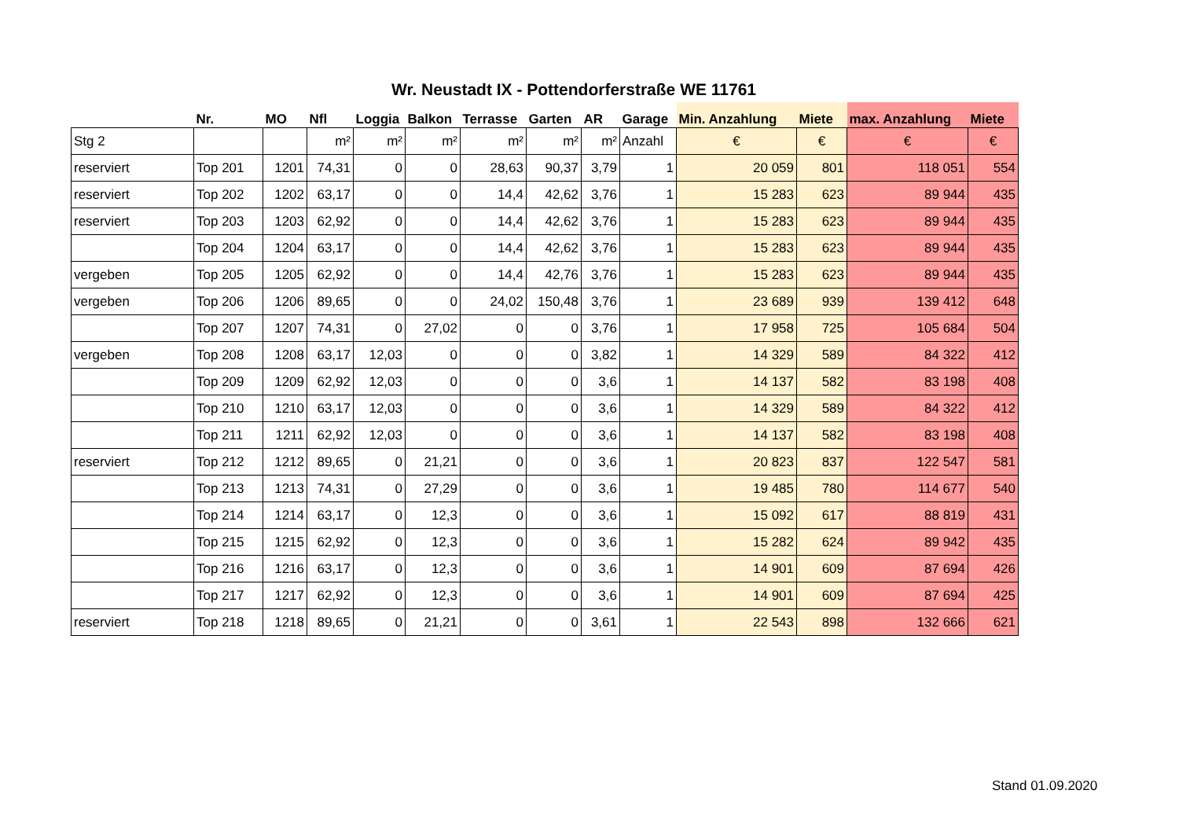Wr. Neustadt IX - Pottendorferstraße WE 11761
| | Nr. | MO | Nfl | Loggia | Balkon | Terrasse | Garten | AR | Garage | Min. Anzahlung | Miete | max. Anzahlung | Miete |
| --- | --- | --- | --- | --- | --- | --- | --- | --- | --- | --- | --- | --- | --- |
| Stg 2 | | | m² | m² | m² | m² | m² | m² | Anzahl | € | € | € | € |
| reserviert | Top 201 | 1201 | 74,31 | 0 | 0 | 28,63 | 90,37 | 3,79 | 1 | 20 059 | 801 | 118 051 | 554 |
| reserviert | Top 202 | 1202 | 63,17 | 0 | 0 | 14,4 | 42,62 | 3,76 | 1 | 15 283 | 623 | 89 944 | 435 |
| reserviert | Top 203 | 1203 | 62,92 | 0 | 0 | 14,4 | 42,62 | 3,76 | 1 | 15 283 | 623 | 89 944 | 435 |
| | Top 204 | 1204 | 63,17 | 0 | 0 | 14,4 | 42,62 | 3,76 | 1 | 15 283 | 623 | 89 944 | 435 |
| vergeben | Top 205 | 1205 | 62,92 | 0 | 0 | 14,4 | 42,76 | 3,76 | 1 | 15 283 | 623 | 89 944 | 435 |
| vergeben | Top 206 | 1206 | 89,65 | 0 | 0 | 24,02 | 150,48 | 3,76 | 1 | 23 689 | 939 | 139 412 | 648 |
| | Top 207 | 1207 | 74,31 | 0 | 27,02 | 0 | 0 | 3,76 | 1 | 17 958 | 725 | 105 684 | 504 |
| vergeben | Top 208 | 1208 | 63,17 | 12,03 | 0 | 0 | 0 | 3,82 | 1 | 14 329 | 589 | 84 322 | 412 |
| | Top 209 | 1209 | 62,92 | 12,03 | 0 | 0 | 0 | 3,6 | 1 | 14 137 | 582 | 83 198 | 408 |
| | Top 210 | 1210 | 63,17 | 12,03 | 0 | 0 | 0 | 3,6 | 1 | 14 329 | 589 | 84 322 | 412 |
| | Top 211 | 1211 | 62,92 | 12,03 | 0 | 0 | 0 | 3,6 | 1 | 14 137 | 582 | 83 198 | 408 |
| reserviert | Top 212 | 1212 | 89,65 | 0 | 21,21 | 0 | 0 | 3,6 | 1 | 20 823 | 837 | 122 547 | 581 |
| | Top 213 | 1213 | 74,31 | 0 | 27,29 | 0 | 0 | 3,6 | 1 | 19 485 | 780 | 114 677 | 540 |
| | Top 214 | 1214 | 63,17 | 0 | 12,3 | 0 | 0 | 3,6 | 1 | 15 092 | 617 | 88 819 | 431 |
| | Top 215 | 1215 | 62,92 | 0 | 12,3 | 0 | 0 | 3,6 | 1 | 15 282 | 624 | 89 942 | 435 |
| | Top 216 | 1216 | 63,17 | 0 | 12,3 | 0 | 0 | 3,6 | 1 | 14 901 | 609 | 87 694 | 426 |
| | Top 217 | 1217 | 62,92 | 0 | 12,3 | 0 | 0 | 3,6 | 1 | 14 901 | 609 | 87 694 | 425 |
| reserviert | Top 218 | 1218 | 89,65 | 0 | 21,21 | 0 | 0 | 3,61 | 1 | 22 543 | 898 | 132 666 | 621 |
Stand 01.09.2020